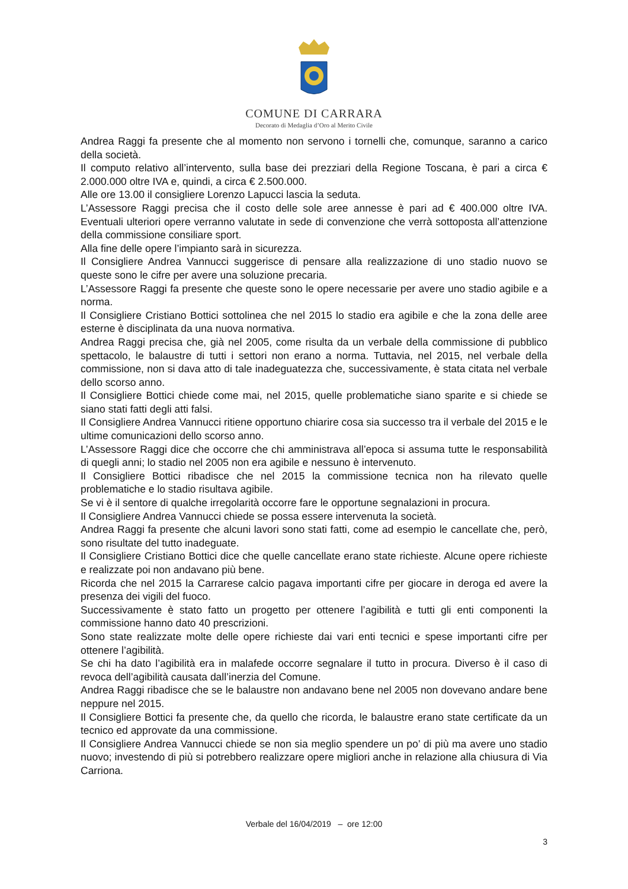COMUNE DI CARRARA
Decorato di Medaglia d’Oro al Merito Civile
Andrea Raggi fa presente che al momento non servono i tornelli che, comunque, saranno a carico della società.
Il computo relativo all’intervento, sulla base dei prezziari della Regione Toscana, è pari a circa € 2.000.000 oltre IVA e, quindi, a circa € 2.500.000.
Alle ore 13.00 il consigliere Lorenzo Lapucci lascia la seduta.
L’Assessore Raggi precisa che il costo delle sole aree annesse è pari ad € 400.000 oltre IVA. Eventuali ulteriori opere verranno valutate in sede di convenzione che verrà sottoposta all’attenzione della commissione consiliare sport.
Alla fine delle opere l’impianto sarà in sicurezza.
Il Consigliere Andrea Vannucci suggerisce di pensare alla realizzazione di uno stadio nuovo se queste sono le cifre per avere una soluzione precaria.
L’Assessore Raggi fa presente che queste sono le opere necessarie per avere uno stadio agibile e a norma.
Il Consigliere Cristiano Bottici sottolinea che nel 2015 lo stadio era agibile e che la zona delle aree esterne è disciplinata da una nuova normativa.
Andrea Raggi precisa che, già nel 2005, come risulta da un verbale della commissione di pubblico spettacolo, le balaustre di tutti i settori non erano a norma. Tuttavia, nel 2015, nel verbale della commissione, non si dava atto di tale inadeguatezza che, successivamente, è stata citata nel verbale dello scorso anno.
Il Consigliere Bottici chiede come mai, nel 2015, quelle problematiche siano sparite e si chiede se siano stati fatti degli atti falsi.
Il Consigliere Andrea Vannucci ritiene opportuno chiarire cosa sia successo tra il verbale del 2015 e le ultime comunicazioni dello scorso anno.
L’Assessore Raggi dice che occorre che chi amministrava all’epoca si assuma tutte le responsabilità di quegli anni; lo stadio nel 2005 non era agibile e nessuno è intervenuto.
Il Consigliere Bottici ribadisce che nel 2015 la commissione tecnica non ha rilevato quelle problematiche e lo stadio risultava agibile.
Se vi è il sentore di qualche irregolarità occorre fare le opportune segnalazioni in procura.
Il Consigliere Andrea Vannucci chiede se possa essere intervenuta la società.
Andrea Raggi fa presente che alcuni lavori sono stati fatti, come ad esempio le cancellate che, però, sono risultate del tutto inadeguate.
Il Consigliere Cristiano Bottici dice che quelle cancellate erano state richieste. Alcune opere richieste e realizzate poi non andavano più bene.
Ricorda che nel 2015 la Carrarese calcio pagava importanti cifre per giocare in deroga ed avere la presenza dei vigili del fuoco.
Successivamente è stato fatto un progetto per ottenere l’agibilità e tutti gli enti componenti la commissione hanno dato 40 prescrizioni.
Sono state realizzate molte delle opere richieste dai vari enti tecnici e spese importanti cifre per ottenere l’agibilità.
Se chi ha dato l’agibilità era in malafede occorre segnalare il tutto in procura. Diverso è il caso di revoca dell’agibilità causata dall’inerzia del Comune.
Andrea Raggi ribadisce che se le balaustre non andavano bene nel 2005 non dovevano andare bene neppure nel 2015.
Il Consigliere Bottici fa presente che, da quello che ricorda, le balaustre erano state certificate da un tecnico ed approvate da una commissione.
Il Consigliere Andrea Vannucci chiede se non sia meglio spendere un po’ di più ma avere uno stadio nuovo; investendo di più si potrebbero realizzare opere migliori anche in relazione alla chiusura di Via Carriona.
Verbale del 16/04/2019 – ore 12:00
3